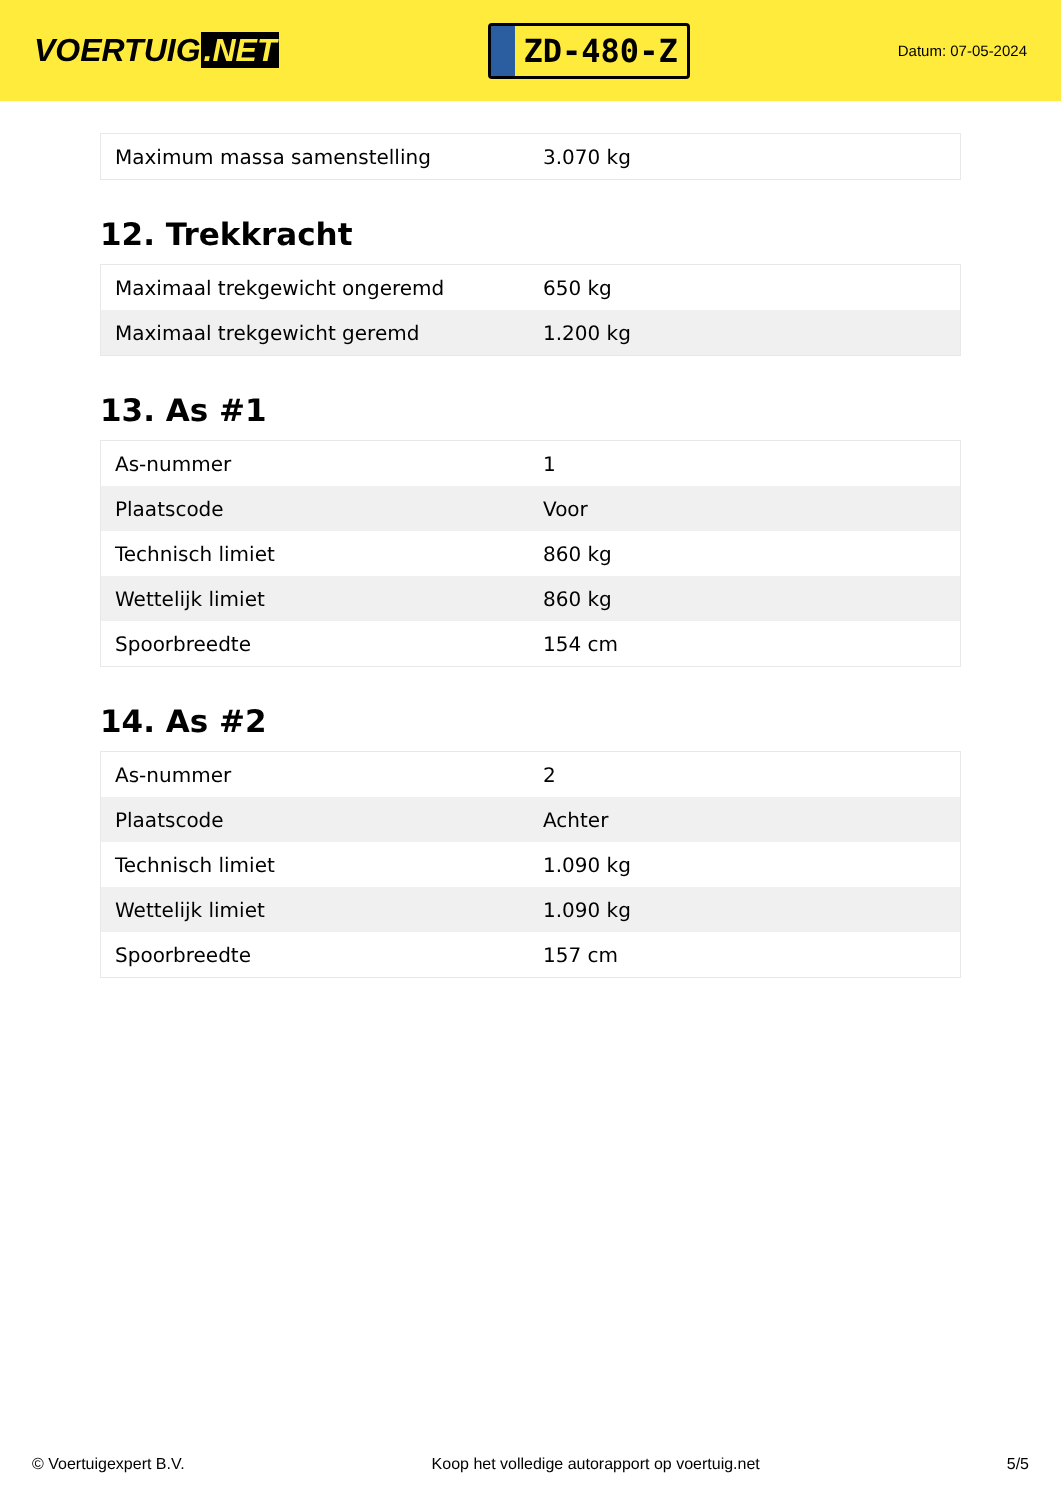VOERTUIG.NET
ZD-480-Z
Datum: 07-05-2024
| Maximum massa samenstelling | 3.070 kg |
12. Trekkracht
| Maximaal trekgewicht ongeremd | 650 kg |
| Maximaal trekgewicht geremd | 1.200 kg |
13. As #1
| As-nummer | 1 |
| Plaatscode | Voor |
| Technisch limiet | 860 kg |
| Wettelijk limiet | 860 kg |
| Spoorbreedte | 154 cm |
14. As #2
| As-nummer | 2 |
| Plaatscode | Achter |
| Technisch limiet | 1.090 kg |
| Wettelijk limiet | 1.090 kg |
| Spoorbreedte | 157 cm |
© Voertuigexpert B.V. Koop het volledige autorapport op voertuig.net 5/5